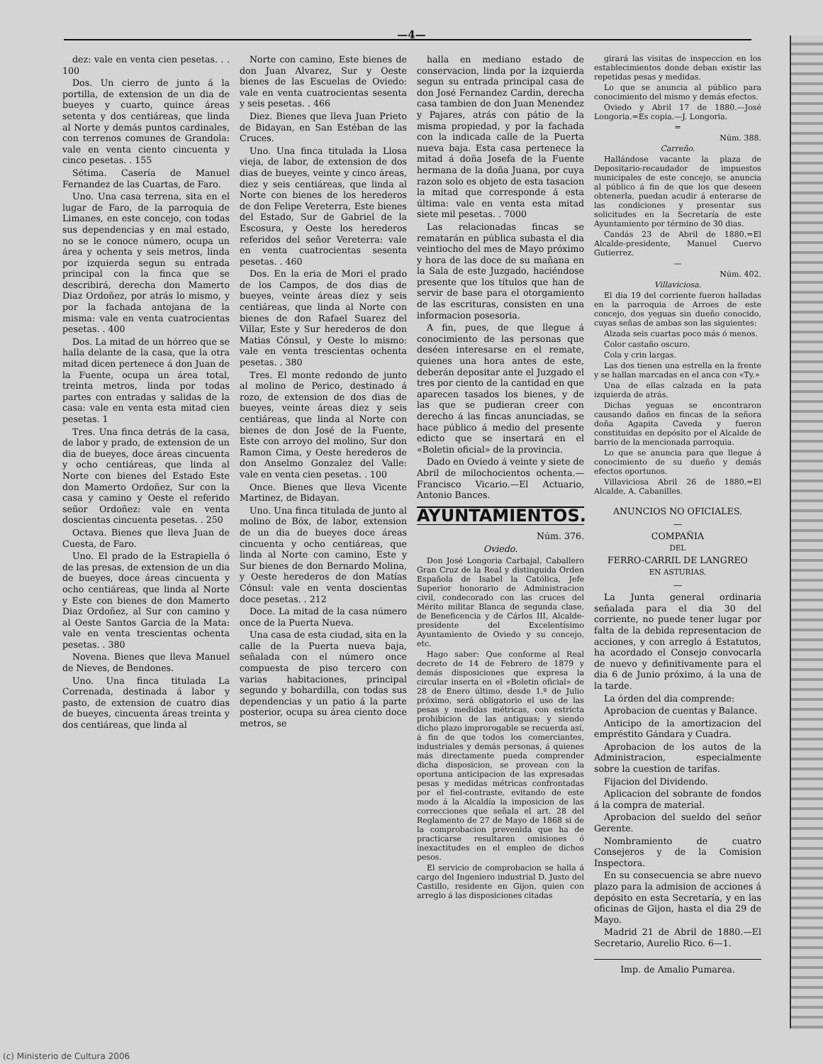—4—
dez: vale en venta cien pesetas. . . 100
Dos. Un cierro de junto á la portilla, de extension de un dia de bueyes y cuarto, quince áreas setenta y dos centiáreas, que linda al Norte y demás puntos cardinales, con terrenos comunes de Grandola: vale en venta ciento cincuenta y cinco pesetas. . 155
Sétima. Casería de Manuel Fernandez de las Cuartas, de Faro.
Uno. Una casa terrena, sita en el lugar de Faro, de la parroquia de Limanes, en este concejo, con todas sus dependencias y en mal estado, no se le conoce número, ocupa un área y ochenta y seis metros, linda por izquierda segun su entrada principal con la finca que se describirá, derecha don Mamerto Diaz Ordoñez, por atrás lo mismo, y por la fachada antojana de la misma: vale en venta cuatrocientas pesetas. . 400
Dos. La mitad de un hórreo que se halla delante de la casa, que la otra mitad dicen pertenece á don Juan de la Fuente, ocupa un área total, treinta metros, linda por todas partes con entradas y salidas de la casa: vale en venta esta mitad cien pesetas. 1
Tres. Una finca detrás de la casa, de labor y prado, de extension de un dia de bueyes, doce áreas cincuenta y ocho centiáreas, que linda al Norte con bienes del Estado Este don Mamerto Ordoñez, Sur con la casa y camino y Oeste el referido señor Ordoñez: vale en venta doscientas cincuenta pesetas. . 250
Octava. Bienes que lleva Juan de Cuesta, de Faro.
Uno. El prado de la Estrapiella ó de las presas, de extension de un dia de bueyes, doce áreas cincuenta y ocho centiáreas, que linda al Norte y Este con bienes de don Mamerto Diaz Ordoñez, al Sur con camino y al Oeste Santos Garcia de la Mata: vale en venta trescientas ochenta pesetas. . 380
Novena. Bienes que lleva Manuel de Nieves, de Bendones.
Uno. Una finca titulada La Correnada, destinada á labor y pasto, de extension de cuatro dias de bueyes, cincuenta áreas treinta y dos centiáreas, que linda al
Norte con camino, Este bienes de don Juan Alvarez, Sur y Oeste bienes de las Escuelas de Oviedo: vale en venta cuatrocientas sesenta y seis pesetas. . 466
Diez. Bienes que lleva Juan Prieto de Bidayan, en San Estéban de las Cruces.
Uno. Una finca titulada la Llosa vieja, de labor, de extension de dos dias de bueyes, veinte y cinco áreas, diez y seis centiáreas, que linda al Norte con bienes de los herederos de don Felipe Vereterra, Este bienes del Estado, Sur de Gabriel de la Escosura, y Oeste los herederos referidos del señor Vereterra: vale en venta cuatrocientas sesenta pesetas. . 460
Dos. En la eria de Mori el prado de los Campos, de dos dias de bueyes, veinte áreas diez y seis centiáreas, que linda al Norte con bienes de don Rafael Suarez del Villar, Este y Sur herederos de don Matias Cónsul, y Oeste lo mismo: vale en venta trescientas ochenta pesetas. . 380
Tres. El monte redondo de junto al molino de Perico, destinado á rozo, de extension de dos dias de bueyes, veinte áreas diez y seis centiáreas, que linda al Norte con bienes de don José de la Fuente, Este con arroyo del molino, Sur don Ramon Cima, y Oeste herederos de don Anselmo Gonzalez del Valle: vale en venta cien pesetas. . 100
Once. Bienes que lleva Vicente Martinez, de Bidayan.
Uno. Una finca titulada de junto al molino de Bóx, de labor, extension de un dia de bueyes doce áreas cincuenta y ocho centiáreas, que linda al Norte con camino, Este y Sur bienes de don Bernardo Molina, y Oeste herederos de don Matías Cónsul: vale en venta doscientas doce pesetas. . 212
Doce. La mitad de la casa número once de la Puerta Nueva.
Una casa de esta ciudad, sita en la calle de la Puerta nueva baja, señalada con el número once compuesta de piso tercero con varias habitaciones, principal segundo y bohardilla, con todas sus dependencias y un patio á la parte posterior, ocupa su área ciento doce metros, se
halla en mediano estado de conservacion, linda por la izquierda segun su entrada principal casa de don José Fernandez Cardin, derecha casa tambien de don Juan Menendez y Pajares, atrás con pátio de la misma propiedad, y por la fachada con la indicada calle de la Puerta nueva baja. Esta casa pertenece la mitad á doña Josefa de la Fuente hermana de la doña Juana, por cuya razon solo es objeto de esta tasacion la mitad que corresponde á esta última: vale en venta esta mitad siete mil pesetas. . 7000
Las relacionadas fincas se rematarán en pública subasta el dia veintiocho del mes de Mayo próximo y hora de las doce de su mañana en la Sala de este Juzgado, haciéndose presente que los títulos que han de servir de base para el otorgamiento de las escrituras, consisten en una informacion posesoria.
A fin, pues, de que llegue á conocimiento de las personas que deséen interesarse en el remate, quienes una hora antes de este, deberán depositar ante el Juzgado el tres por ciento de la cantidad en que aparecen tasados los bienes, y de las que se pudieran creer con derecho á las fincas anunciadas, se hace público á medio del presente edicto que se insertará en el «Boletin oficial» de la provincia.
Dado en Oviedo á veinte y siete de Abril de milochocientos ochenta.—Francisco Vicario.—El Actuario, Antonio Bances.
AYUNTAMIENTOS.
Núm. 376.
Oviedo.
Don José Longoria Carbajal, Caballero Gran Cruz de la Real y distinguida Orden Española de Isabel la Católica, Jefe Superior honorario de Administracion civil, condecorado con las cruces del Mérito militar Blanca de segunda clase, de Beneficencia y de Cárlos III, Alcalde-presidente del Excelentísimo Ayuntamiento de Oviedo y su concejo, etc.
Hago saber: Que conforme al Real decreto de 14 de Febrero de 1879 y demás disposiciones que expresa la circular inserta en el «Boletin oficial» de 28 de Enero último, desde 1.º de Julio próximo, será obligatorio el uso de las pesas y medidas métricas, con estricta prohibicion de las antiguas; y siendo dicho plazo improrogable se recuerda así, á fin de que todos los comerciantes, industriales y demás personas, á quienes más directamente pueda comprender dicha disposicion, se provean con la oportuna anticipacion de las expresadas pesas y medidas métricas confrontadas por el fiel-contraste, evitando de este modo á la Alcaldía la imposicion de las correcciones que señala el art. 28 del Reglamento de 27 de Mayo de 1868 si de la comprobacion prevenida que ha de practicarse resultaren omisiones ó inexactitudes en el empleo de dichos pesos.
El servicio de comprobacion se halla á cargo del Ingeniero industrial D. Justo del Castillo, residente en Gijon, quien con arreglo á las disposiciones citadas
girará las visitas de inspeccion en los establecimientos donde deban existir las repetidas pesas y medidas.
Lo que se anuncia al público para conocimiento del mismo y demás efectos.
Oviedo y Abril 17 de 1880.—José Longoria.=Es copia.—J. Longoria.
=
Núm. 388.
Carreño.
Hallándose vacante la plaza de Depositario-recaudador de impuestos municipales de este concejo, se anuncia al público á fin de que los que deseen obtenerla, puedan acudir á enterarse de las condiciones y presentar sus solicitudes en la Secretaría de este Ayuntamiento por término de 30 dias.
Candás 23 de Abril de 1880.=El Alcalde-presidente, Manuel Cuervo Gutierrez.
—
Núm. 402.
Villaviciosa.
El dia 19 del corriente fueron halladas en la parroquia de Arroes de este concejo, dos yeguas sin dueño conocido, cuyas señas de ambas son las siguientes:
Alzada seis cuartas poco más ó menos.
Color castaño oscuro.
Cola y crin largas.
Las dos tienen una estrella en la frente y se hallan marcadas en el anca con «Ty.»
Una de ellas calzada en la pata izquierda de atrás.
Dichas yeguas se encontraron causando daños en fincas de la señora doña Agapita Caveda y fueron constituidas en depósito por el Alcalde de barrio de la mencionada parroquia.
Lo que se anuncia para que llegue á conocimiento de su dueño y demás efectos oportunos.
Villaviciosa Abril 26 de 1880.=El Alcalde, A. Cabanilles.
ANUNCIOS NO OFICIALES.
—
COMPAÑIA
DEL
FERRO-CARRIL DE LANGREO
EN ASTURIAS.
—
La Junta general ordinaria señalada para el dia 30 del corriente, no puede tener lugar por falta de la debida representacion de acciones, y con arreglo á Estatutos, ha acordado el Consejo convocarla de nuevo y definitivamente para el dia 6 de Junio próximo, á la una de la tarde.
La órden del dia comprende:
Aprobacion de cuentas y Balance.
Anticipo de la amortizacion del empréstito Gándara y Cuadra.
Aprobacion de los autos de la Administracion, especialmente sobre la cuestion de tarifas.
Fijacion del Dividendo.
Aplicacion del sobrante de fondos á la compra de material.
Aprobacion del sueldo del señor Gerente.
Nombramiento de cuatro Consejeros y de la Comision Inspectora.
En su consecuencia se abre nuevo plazo para la admision de acciones á depósito en esta Secretaría, y en las oficinas de Gijon, hasta el dia 29 de Mayo.
Madrid 21 de Abril de 1880.—El Secretario, Aurelio Rico. 6—1.
Imp. de Amalio Pumarea.
(c) Ministerio de Cultura 2006